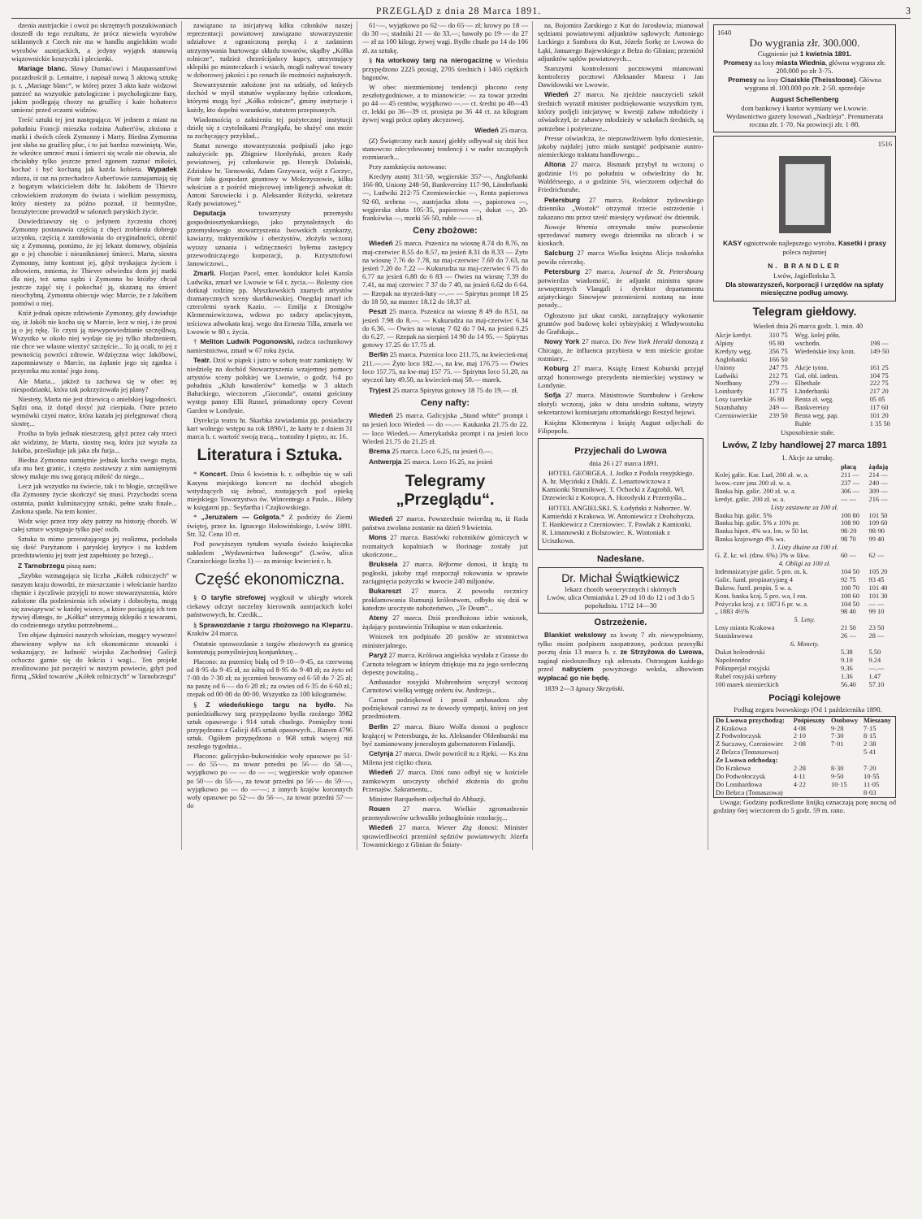PRZEGLĄD z dnia 28 Marca 1891. 3
dzenia austrjackie i owoż po skrzętnych poszukiwaniach doszedł do tego rezultatu, że prócz niewielu wyrobów szklannych z Czech nie ma w handlu angielskim wcale wyrobów austrjackich, a jedyny wyjątek stanowią wiązownickie koszyczki i plecionki.
Mariage blanc. Sławy Dumas'owi i Maupassant'owi pozazdrościł p. Lemaitre, i napisał nową 3 aktową sztukę p. t. „Mariage blanc“, w której przez 3 akta każe widzowi patrzeć na wszystkie patologiczne i psychologiczne fazy, jakim podlegają chorzy na gruźlicę i każe bohaterce umierać przed oczami widzów.
Treść sztuki tej jest następująca: W jednem z miast na południu Francji mieszka rodzina Aubert'ów, złożona z matki i dwóch córek Zymonny i Marty. Biedna Zymonna jest słaba na gruźlicę płuc, i to już bardzo rozwiniętą. Wie, że wkrótce umrzeć musi i śmierci się wcale nie obawia, ale chciałaby tylko jeszcze przed zgonem zaznać miłości, kochać i być kochaną jak każda kobieta. Wypadek zdarza, iż raz na przechadzce Aubert'owie zaznajamiają się z bogatym właścicielem dóbr hr. Jakóbem de Thievre człowiekiem zrażonym do świata i wielkim pessymistą, który niestety za późno poznał, iż bezmyślne, bezużyteczne prowadził w salonach paryskich życie.
Dowiedziawszy się o jedynem życzeniu chorej Zymonny postanawia częścią z chęci zrobienia dobrego uczynku, częścią z zamiłowania do oryginalności, ożenić się z Zymonną, pomimo, że jej lekarz domowy, objaśnia go o jej chorobie i nieuniknionej śmierci. Marta, siostra Zymonny, istny kontrast jej, gdyż tryskająca życiem i zdrowiem, mniema, że Thievre odwiedza dom jej matki dla niej, też sama sądzi i Zymonna bo któżby chciał jeszcze zająć się i pokochać ją, skazaną na śmierć nieochybną. Zymonna obiecuje więc Marcie, że z Jakóbem pomówi o niej.
Któż jednak opisze zdziwienie Zymonny, gdy dowiaduje się, iż Jakób nie kocha się w Marcie, lecz w niej, i że prosi ją o jej rękę. To czyni ją niewypowiedzianie szczęśliwą. Wszystko w około niej wydaje się jej tylko złudzeniem, nie chce we własne wierzyć szczęście... To ją ocali, to jej z pewnością powróci zdrowie. Wdzięczna więc Jakóbowi, zapomniawszy o Marcie, na żądanie jego się zgadza i przyrzeka mu zostać jego żoną.
Ale Marta... jakżeż ta zachowa się w obec tej niespodzianki, która tak pokrzyżowała jej plany?
Niestety, Marta nie jest dziewicą o anielskiej łagodności. Sądzi ona, iż dotąd dosyć już cierpiała. Ostre przeto wymówki czyni matce, która kazała jej pielęgnować chorą siostrę...
Prośba ta była jednak nieszczerą, gdyż przez cały trzeci akt widzimy, że Marta, siostrę swą, która już wyszła za Jakóba, prześladuje jak jaka zła furja...
Biedna Zymonna namiętnie jednak kocha swego męża, ufa mu bez granic, i często zostawszy z nim namiętnymi słowy maluje mu swą gorącą miłość do niego...
Lecz jak wszystko na świecie, tak i to błogie, szczęśliwe dla Zymonny życie skończyć się musi. Przychodzi scena ostatnia, punkt kulminacyjny sztuki, pełne szału finale... Zasłona spada. Na tem koniec.
Widz więc przez trzy akty patrzy na historję chorób. W całej sztuce występuje tylko pięć osób.
Sztuka ta mimo przerażającego jej realizmu, podobała się dość Paryżanom i paryskiej krytyce i na każdem przedstawieniu jej teatr jest zapełniony po brzegi...
Z Tarnobrzegu piszą nam:
„Szybko wzmagająca się liczba „Kółek rolniczych“ w naszym kraju dowodzi, że mieszczanie i włościanie bardzo chętnie i życzliwie przyjęli to nowe stowarzyszenia, które założone dla podniesienia ich oświaty i dobrobytu, mogą się zawiązywać w każdej wiosce, a które pociągają ich tem żywiej dlatego, że „Kółka“ utrzymują sklepiki z towarami, do codziennego użytku potrzebnemi...
Ten objaw dążności naszych włościan, mogący wywrzeć zbawienny wpływ na ich ekonomiczne stosunki i wskazujący, że ludność wiejska Zachodniej Galicji ochoczo garnie się do łokcia i wagi... Ten projekt zrealizowano już poczęści w naszym powiecie, gdyż pod firmą „Skład towarów „Kółek rolniczych“ w Tarnobrzegu“
zawiązano za inicjatywą kilku członków naszej reprezentacji powiatowej zawiązano stowarzyszenie udziałowe z ograniczoną poręką i z zadaniem utrzymywania hurtowego składu towarów, skądby „Kółka rolnicze“, tudzież chrześcijańscy kupcy, utrzymujący sklepiki po miasteczkach i wsiach, mogli nabywać towary w doborowej jakości i po cenach ile możności najtańszych.
Stowarzyszenie założone jest na udziały, od których dochód w myśl statutów wypłacany będzie członkom, którymi mogą być „Kółka rolnicze“, gminy instytucje i każdy, kto dopełni warunków, statutem przepisanych.
Wiadomością o założeniu tej pożytecznej instytucji dzielę się z czytelnikami Przeglądu, bo służyć ona może za zachęcający przykład...
Statut nowego stowarzyszenia podpisali jako jego założyciele pp. Zbigniew Hordyński, prezes Rady powiatowej, jej członkowie pp. Henryk Dolański, Zdzisław hr. Tarnowski, Adam Grzywacz, wójt z Gorzyc, Piotr Jała gospodarz gruntowy w Mokrzyszowie, kilku włościan a z pośród miejscowej inteligencji adwokat dr. Antoni Sarowiecki i p. Aleksander Różycki, sekretarz Rady powiatowej.“
Deputacja towarzyszy przemysłu gospodniosztynkarskiego, jako przynależnych do przemysłowego stowarzyszenia lwowskich szynkarzy, kawiarzy, traktyerników i oberżystów, złożyła wczoraj wyrazy uznania i wdzięczności byłemu zastępcy przewodniczącego korporacji, p. Krzysztofowi Janowiczowi...
Zmarli. Florjan Pacel, emer. konduktor kolei Karola Ludwika, zmarł we Lwowie w 64 r. życia.— Bolesny cios dotknął rodzinę pp. Myszkowskich znanych artystów dramatycznych sceny skarbkowskiej. Onegdaj zmarł ich czteroletni synek Kazio. — Emilja z Drenigów Klemensiewiczowa, wdowa po radzcy apelacyjnym, teściowa adwokata kraj. wego dra Ernesta Tilla, zmarła we Lwowie w 80 r. życia.
† Meliton Ludwik Pogonowski, radzca rachunkowy namiestnictwa, zmarł w 67 roku życia.
Teatr. Dziś w piątek i jutro w sobotę teatr zamknięty. W niedzielę na dochód Stowarzyszenia wzajemnej pomocy artystów sceny polskiej we Lwowie, o godz. ½4 po południu „Klub kawalerów“ komedja w 3 aktach Bałuckiego, wieczorem „Gioconda“, ostatni gościnny występ panny Elli Russel, primadonny opery Covent Garden w Londynie.
Dyrekcja teatru hr. Skarbka zawiadamia pp. posiadaczy kart wolnego wstępu na rok 1890/1, że karty te z dniem 31 marca b. r. wartość swoją tracą... teatralny I piętro, nr. 16.
Literatura i Sztuka.
* Koncert. Dnia 6 kwietnia b. r. odbędzie się w sali Kasyna miejskiego koncert na dochód ubogich wstydzących się żebrać, zostających pod opieką miejskiego Towarzystwa św. Wincentego a Paulo... Bilety w księgarni pp.: Seyfartha i Czajkowskiego.
* „Jeruzalem — Golgota.“ Z podróży do Ziemi świętej, przez ks. Ignacego Hołowińskiego, Lwów 1891. Str. 32. Cena 10 ct.
Pod powyższym tytułem wyszła świeżo książeczka nakładem „Wydawnictwa ludowego“ (Lwów, ulica Czarnieckiego liczba 1) — za miesiąc kwiecień r. b.
Część ekonomiczna.
§ O taryfie strefowej wygłosił w ubiegły wtorek ciekawy odczyt naczelny kierownik austrjackich kolei państwowych, hr. Czedik...
§ Sprawozdanie z targu zbożowego na Kleparzu. Kraków 24 marca.
Ostatnie sprawozdanie z targów zbożowych za granicą konstatują pomyślniejszą konjunkturę...
Płacono: za pszenicę białą od 9·10—9·45, za czerwoną od 8·95 do 9·45 zł, za żółtą od 8·95 do 9·40 zł; za żyto od 7·00 do 7·30 zł; za jęczmień browarny od 6·50 do 7·25 zł; na paszę od 6·— do 6·20 zł.; za owies od 6·35 do 6·60 zł.; rzepak od 00·00 do 00·00. Wszystko za 100 kilogramów.
§ Z wiedeńskiego targu na bydło. Na poniedziałkowy targ przypędzono bydła rzeźnego 3982 sztuk opasowego i 914 sztuk chudego. Pomiędzy temi przypędzono z Galicji 445 sztuk opasowych... Razem 4796 sztuk. Ogółem przypędzono o 968 sztuk więcej niż zeszłego tygodnia...
Płacono: galicyjsko-bukowińskie woły opasowe po 51·— do 55·—. za towar przedni po 56·— do 58·—, wyjątkowo po — — do — —; węgierskie woły opasowe po 50·— do 55·—, za towar przedni po 56·— do 59·—, wyjątkowo po — do —·—; z innych krajów koronnych woły opasowe po 52·— do 56·—, za towar przedni 57·— do
61·—, wyjątkowo po 62·— do 65·— zł; krowy po 18 — do 30 —; stadniki 21 — do 33.—; bawoły po 19·— do 27 — zł za 100 kilogr. żywej wagi. Bydło chude po 14 do 106 zł. za sztukę.
§ Na wtorkowy targ na nierogaciznę w Wiedniu przypędzono 2225 prosiąt, 2705 średnich i 1465 ciężkich bagonów.
W obec niezmienionej tendencji płacono ceny zeszłotygodniowe, a to mianowicie: — za towar przedni po 44 — 45 centów, wyjątkowo —.— ct. średni po 40—43 ct. lekki po 36—39 ct. prosięta po 36 44 ct. za kilogram żywej wagi prócz opłaty akcyzowej.
Wiedeń 25 marca.
(Z) Świąteczny ruch naszej giełdy odbywał się dziś bez stanowczo zdecydowanej tendencji i w nader szczupłych rozmiarach...
Przy zamknięciu notowano:
Kredyty austrj 311·50, węgierskie 357·—, Anglobanki 166·80, Uniony 248·50, Bankvereiny 117·90, Länderbanki —, Ludwiki 212·75 Czerniowieckie —, Renta papierowa 92·60, srebrna —, austrjacka złota —, papierowa —, węgierska złota 105·35, papierowa —, dukat —, 20-frankówka —, marki 56·50, ruble —·— zł.
Ceny zbożowe:
Wiedeń 25 marca. Pszenica na wiosnę 8.74 do 8.76, na maj-czerwiec 8.55 do 8.57, na jesień 8.31 do 8.33 — Żyto na wiosnę 7.76 do 7.78, na maj-czerwiec 7.60 do 7.63, na jesień 7.20 do 7.22 — Kukurudza na maj-czerwiec 6 75 do 6.77 na jesień 6.80 do 6 83 — Owies na wiosnę 7.39 do 7.41, na maj czerwiec 7 37 do 7 40, na jesień 6.62 do 6 64.— Rzepak na styczeń-luty —.— — Spirytus prompt 18 25 do 18 50, na marzec 18.12 do 18.37 zł.
Peszt 25 marca. Pszenica na wiosnę 8 49 do 8.51, na jesień 7.98 do 8.—. — Kukurudza na maj-czerwiec 6.34 do 6.36. — Owies na wiosnę 7 02 do 7 04, na jesień 6.25 do 6.27. — Rzepak na sierpień 14 90 do 14 95. — Spirytus gotowy 17.25 do 17.75 zł.
Berlin 25 marca. Pszenica loco 211.75, na kwiecień-maj 211.—.— Żyto loco 182.—, na kw. maj 176.75 — Owies loco 157.75, na kw-maj 157 75. — Spirytus loco 51.20, na styczeń luty 49.50, na kwiecień-maj 50.— marek.
Tryjest 25 marca Spirytus gotowy 18 75 do 19.— zł.
Ceny nafty:
Wiedeń 25 marca. Galicyjska „Stand white“ prompt i na jesień loco Wiedeń — do —.— Kaukaska 21.75 do 22.— loco Wiedeń.— Amerykańska prompt i na jesień loco Wiedeń 21.75 do 21.25 zł.
Brema 25 marca. Loco 6.25, na jesień 0.—.
Antwerpja 25 marca. Loco 16.25, na jesień
Telegramy „Przeglądu“.
Wiedeń 27 marca. Powszechnie twierdzą tu, iż Rada państwa zwołana zostanie na dzień 9 kwietnia.
Mons 27 marca. Bastówki robotników górniczych w rozmaitych kopalniach w Borinage zostały już ukończone...
Bruksela 27 marca. Réforme donosi, iż krążą tu pogłoski, jakoby rząd rozpoczął rokowania w sprawie zaciągnięcia pożyczki w kwocie 240 miljonów.
Bukareszt 27 marca. Z powodu rocznicy proklamowania Rumunji królestwem, odbyło się dziś w katedrze uroczyste nabożeństwo, „Te Deum“...
Ateny 27 marca. Dziś przedłożono izbie wniosek, żądający postawienia Trikupisa w stan oskarżenia.
Wniosek ten podpisało 20 posłów ze stronnictwa ministerjalnego.
Paryż 27 marca. Królowa angielska wysłała z Grasse do Carnota telegram w którym dziękuje mu za jego serdeczną depeszę powitalną...
Ambasador rosyjski Mohrenheim wręczył wczoraj Carnotowi wielką wstęgę orderu św. Andrzeja...
Carnot podziękował i prosił ambasadora aby podziękował carowi za te dowody sympatji, której on jest przedmiotem.
Berlin 27 marca. Biuro Wolfa donosi o pogłosce krążącej w Petersburgu, że ks. Aleksander Oldenburski ma być zamianowany jeneralnym gubernatorem Finlandji.
Cetynja 27 marca. Dwór powrócił tu z Rjeki. — Ks żna Milena jest ciężko chora.
Wiedeń 27 marca. Dziś rano odbył się w kościele zamkowym uroczysty obchód złożenia do grobu Przenajśw. Sakramentu...
Minister Barquehem odjechał do Abbazji.
Rouen 27 marca. Wielkie zgromadzenie przemysłowców uchwaliło jednogłośnie rezolucję...
Wiedeń 27 marca. Wiener Ztg donosi: Minister sprawiedliwości przeniósł sędziów powiatowych: Józefa Towarnickiego z Glinian do Śniaty-
na, Bojomira Żarskiego z Kut do Jarosławia; mianował sędziami powiatowymi adjunktów sądowych: Antoniego Łuckiego z Sambora do Kut, Józefa Sorkę ze Lwowa do Łąki, Januarego Bajewskiego z Bełza do Glinian; przeniósł adjunktów sądów powiatowych...
Starszymi kontrolerami pocztowymi mianowani kontrolerzy pocztowi Aleksander Maresz i Jan Dawidowski we Lwowie.
Wiedeń 27 marca. Na zjeździe nauczycieli szkół średnich wyraził minister podziękowanie wszystkim tym, którzy podjęli inicjatywę w kwestji zabaw młodzieży i oświadczył, że zabawy młodzieży w szkołach średnich, są potrzebne i pożyteczne...
Presse oświadcza, że nieprawdziwem było doniesienie, jakoby najdalej jutro miało nastąpić podpisanie austro-niemieckiego traktatu handlowego...
Altona 27 marca. Bismark przybył tu wczoraj o godzinie 1½ po południu w odwiedziny do hr. Waldérseego, a o godzinie 5¼, wieczorem odjechał do Friedrichsruhe.
Petersburg 27 marca. Redaktor żydowskiego dziennika „Wostok“ otrzymał trzecie ostrzeżenie i zakazano mu przez sześć miesięcy wydawać ów dziennik.
Nowoje Wremia otrzymało znów pozwolenie sprzedawać numery swego dziennika na ulicach i w kioskach.
Salcburg 27 marca Wielka księżna Alicja toskańska powiła córeczkę.
Petersburg 27 marca. Journal de St. Petersbourg potwierdza wiadomość, że adjunkt ministra spraw zewnętrznych Vlangali i dyrektor departamentu azjatyckiego Sinowjew przeniesieni zostaną na inne posady...
Ogłoszono już ukaz carski, zarządzający wykonanie gruntów pod budowę kolei sybiryjskiej z Władywostoku do Grafskaja...
Nowy York 27 marca. Do New York Herald donoszą z Chicago, że influenca przybiera w tem mieście groźne rozmiary...
Koburg 27 marca. Książę Ernest Koburski przyjął urząd honorowego prezydenta niemieckiej wystawy w Londynie.
Sofja 27 marca. Ministrowie Stambułow i Grekow złożyli wczoraj, jako w dniu urodzin sułtana, wizyty sekretarzowi komisarjatu ottomańskiego Reszyd bejowi.
Księżna Klementyna i książę August odjechali do Filipopolu.
Przyjechali do Lwowa
dnia 26 i 27 marca 1891.
HOTEL GEORGEA. J. Jodko z Podola rosyjskiego. A. hr. Męciński z Dukli. Z. Lenartowiczowa z Kamionki Strumiłowej. T. Ochocki z Zagrobli. Wł. Drzewiecki z Koropca. A. Horodyski z Przemyśla...
HOTEL ANGIELSKI. S. Łodyński z Nahorzec. W. Kamieński z Krakowa. W. Antoniewicz z Drohobycza. T. Hankiewicz z Czerniowiec. T. Pawlak z Kamionki. R. Limanowski z Bolszowiec. K. Wintoniak z Uciszkowa.
Nadesłane.
Dr. Michał Świątkiewicz
lekarz chorób wenerycznych i skórnych
Lwów, ulica Ormiańska l. 29 od 10 do 12 i od 3 do 5 popołudniu. 1712 14—30
Ostrzeżenie.
Blankiet wekslowy za kwotę 7 złr. niewypełniony, tylko moim podpisem zaopatrzony, podczas przesyłki pocztą dnia 13 marca b. r. ze Strzyżowa do Lwowa, zaginął niedoszedłszy rąk adresata. Ostrzegam każdego przed nabyciem powyższego weksla, albowiem wypłacać go nie będę.
1839 2—3 Ignacy Skrzyński.
1640
Do wygrania złr. 300.000.
Ciągnienie już 1 kwietnia 1891.
Promesy na losy miasta Wiednia, główna wygrana złr. 200.000 po złr 3·75.
Promesy na losy Cisaiskie (Theissloose). Główna wygrana zł. 100.000 po złr. 2·50. sprzedaje
August Schellenberg
dom bankowy i kantor wymiany we Lwowie.
Wydawnictwo gazety losowań „Nadzieja“. Prenumerata roczna złr. 1·70. Na prowincji złr. 1·80.
1516
KASY ogniotrwałe najlepszego wyrobu. Kasetki i prasy
poleca najtaniej
N. BRANDLER
Lwów, Jagiellońska 3.
Dla stowarzyszeń, korporacji i urzędów na spłaty miesięczne podług umowy.
Telegram giełdowy.
Wiedeń dnia 26 marca godz. 1. min. 40
| Akcje kredyt. | 310 75 | Węg. kolej półn. | |
| Alpiny | 95 80 | wschodn. | 198 — |
| Kredyty węg. | 356 75 | Wiedeńskie losy kom. | 149·50 |
| Anglobanki | 166 50 | | |
| Uniony | 247 75 | Akcje tyton. | 161 25 |
| Ludwiki | 212 75 | Gal. obl. indem. | 104 75 |
| Nordbany | 279 — | Elbethale | 222 75 |
| Lombardy | 117 75 | Länderbanki | 217 20 |
| Losy tureckie | 36 80 | Renta zł. węg. | 05 05 |
| Staatsbahny | 249 — | Bankvereiny | 117 60 |
| Czerniowieckie | 239 50 | Renta węg. pap. | 101 20 |
| | | Ruble | 1 35 50 |
Usposobienie stałe.
Lwów, Z Izby handlowej 27 marca 1891
1. Akcje za sztukę.
| | płacą | żądają |
| --- | --- | --- |
| Kolej galic. Kar. Lud, 200 zł. w. a. | 211 — | 214 — |
| lwow.-czer jass 200 zł. w. a. | 237 — | 240 — |
| Banku hip. galic. 200 zł. w. a. | 306 — | 309 — |
| kredyt. galic. 200 zł. w. a. | — — | 216 — |
| Listy zastawne za 100 zł. | | |
| Banku hip. galic. 5% | 100 80 | 101 50 |
| Banku hip. galic. 5% z 10% pr. | 108 90 | 109 60 |
| Banku hipot. 4% wa. los. w 50 lat. | 98·20 | 98·90 |
| Banku krajowego 4% wa. | 98 70 | 99 40 |
| 3. Listy dłużne za 100 zł. | | |
| G. Z. kr. wł. (daw. 6%) 3% w likw. | 60 — | 62 — |
| 4. Obligi za 100 zł. | | |
| Indemnizacyjne galic. 5 pro. m. k. | 104 50 | 105 20 |
| Galic. fund. propinacyjneg 4 | 92 75 | 93 45 |
| Bukow. fund. propin. 5 w. a. | 100 70 | 101 40 |
| Kom. banku kraj. 5 pro. wa, I em. | 100 60 | 101 30 |
| Pożyczka kraj. z r. 1873 6 pr. w. a. | 104 50 | — — |
| „ 1883 4½% | 98 40 | 99 10 |
| 5. Losy. | | |
| Losy miasta Krakowa | 21 50 | 23 50 |
| Stanisławowa | 26 — | 28 — |
| 6. Monety. | | |
| Dukat holenderski | 5.38 | 5.50 |
| Napoleondor | 9.10 | 9.24 |
| Półimperjał rosyjski | 9.36 | —.— |
| Rubel rosyjski srebrny | 1.36 | 1.47 |
| 100 marek niemieckich | 56.40 | 57.10 |
Pociągi kolejowe
Podług zegaru lwowskiego (Od 1 października 1890.
| Do Lwowa przychodzą: | Pośpieszny | Osobowy | Mieszany |
| --- | --- | --- | --- |
| Z Krakowa | 4·08 | 9·28 | 7·15 |
| Z Podwołoczysk | 2·10 | 7·30 | 8·15 |
| Z Suczawy, Czerniowiec | 2·08 | 7·01 | 2·38 |
| Z Belzca (Tomaszowa) | | | 5·41 |
| Ze Lwowa odchodzą: | | | |
| Do Krakowa | 2·28 | 8·30 | 7·20 |
| Do Podwołoczysk | 4·11 | 9·50 | 10·55 |
| Do Lombardowa | 4·22 | 10·15 | 11·05 |
| Do Bełzca (Tomaszowa) | | | 8·03 |
Uwaga: Godziny podkreślone linijką oznaczają porę nocną od godziny 6tej wieczorem do 5 godz. 59 m. rano.